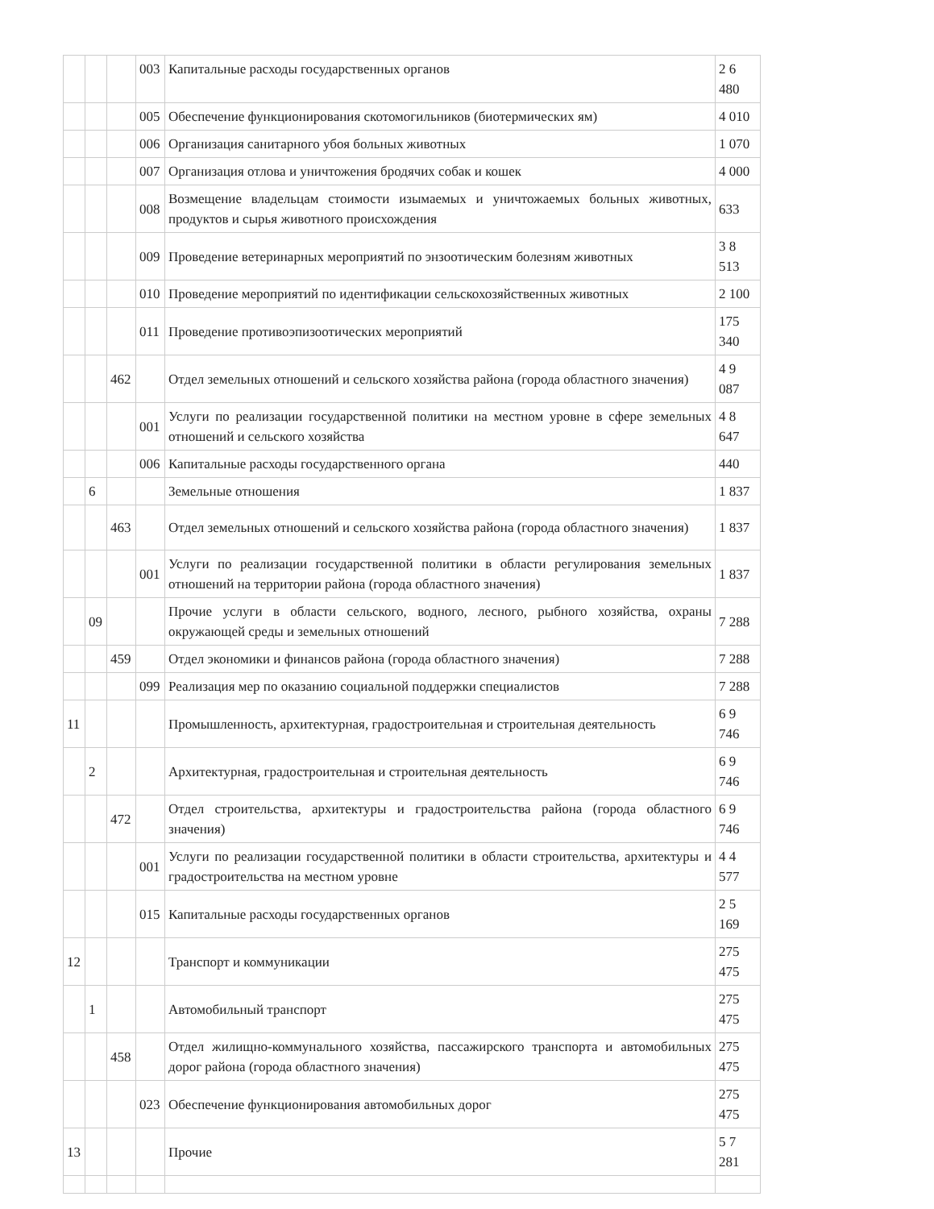| | | | 003 | Капитальные расходы государственных органов | 2 6 480 |
| | | | 005 | Обеспечение функционирования скотомогильников (биотермических ям) | 4 010 |
| | | | 006 | Организация санитарного убоя больных животных | 1 070 |
| | | | 007 | Организация отлова и уничтожения бродячих собак и кошек | 4 000 |
| | | | 008 | Возмещение владельцам стоимости изымаемых и уничтожаемых больных животных, продуктов и сырья животного происхождения | 633 |
| | | | 009 | Проведение ветеринарных мероприятий по энзоотическим болезням животных | 3 8 513 |
| | | | 010 | Проведение мероприятий по идентификации сельскохозяйственных животных | 2 100 |
| | | | 011 | Проведение противоэпизоотических мероприятий | 175 340 |
| | | 462 | | Отдел земельных отношений и сельского хозяйства района (города областного значения) | 4 9 087 |
| | | | 001 | Услуги по реализации государственной политики на местном уровне в сфере земельных отношений и сельского хозяйства | 4 8 647 |
| | | | 006 | Капитальные расходы государственного органа | 440 |
| | 6 | | | Земельные отношения | 1 837 |
| | | 463 | | Отдел земельных отношений и сельского хозяйства района (города областного значения) | 1 837 |
| | | | 001 | Услуги по реализации государственной политики в области регулирования земельных отношений на территории района (города областного значения) | 1 837 |
| | 09 | | | Прочие услуги в области сельского, водного, лесного, рыбного хозяйства, охраны окружающей среды и земельных отношений | 7 288 |
| | | 459 | | Отдел экономики и финансов района (города областного значения) | 7 288 |
| | | | 099 | Реализация мер по оказанию социальной поддержки специалистов | 7 288 |
| 11 | | | | Промышленность, архитектурная, градостроительная и строительная деятельность | 6 9 746 |
| | 2 | | | Архитектурная, градостроительная и строительная деятельность | 6 9 746 |
| | | 472 | | Отдел строительства, архитектуры и градостроительства района (города областного значения) | 6 9 746 |
| | | | 001 | Услуги по реализации государственной политики в области строительства, архитектуры и градостроительства на местном уровне | 4 4 577 |
| | | | 015 | Капитальные расходы государственных органов | 2 5 169 |
| 12 | | | | Транспорт и коммуникации | 275 475 |
| | 1 | | | Автомобильный транспорт | 275 475 |
| | | 458 | | Отдел жилищно-коммунального хозяйства, пассажирского транспорта и автомобильных дорог района (города областного значения) | 275 475 |
| | | | 023 | Обеспечение функционирования автомобильных дорог | 275 475 |
| 13 | | | | Прочие | 5 7 281 |